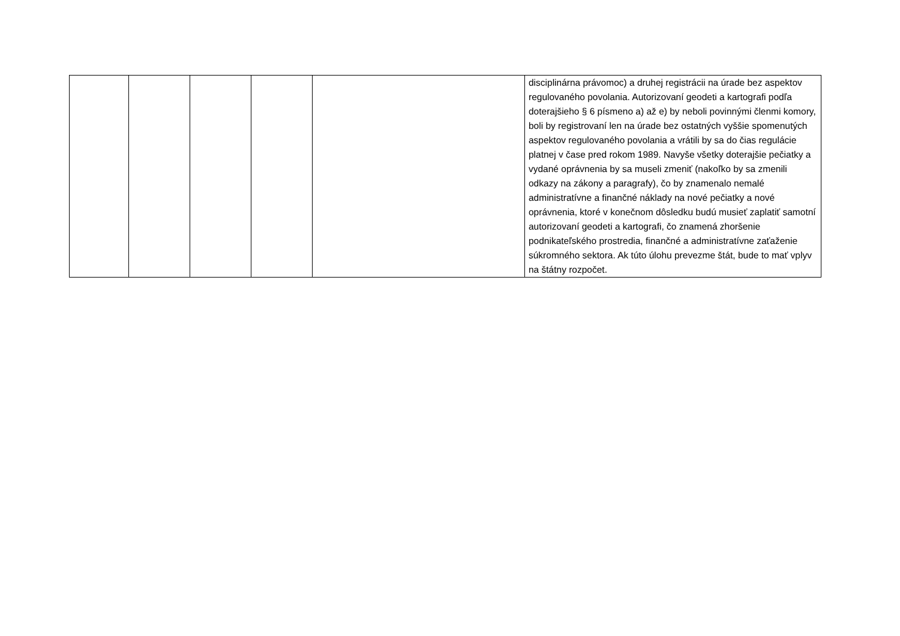| | | | | | disciplinárna právomoc) a druhej registrácii na úrade bez aspektov regulovaného povolania. Autorizovaní geodeti a kartografi podľa doterajšieho § 6 písmeno a) až e) by neboli povinnými členmi komory, boli by registrovaní len na úrade bez ostatných vyššie spomenutých aspektov regulovaného povolania a vrátili by sa do čias regulácie platnej v čase pred rokom 1989. Navyše všetky doterajšie pečiatky a vydané oprávnenia by sa museli zmeniť (nakoľko by sa zmenili odkazy na zákony a paragrafy), čo by znamenalo nemalé administratívne a finančné náklady na nové pečiatky a nové oprávnenia, ktoré v konečnom dôsledku budú musieť zaplatiť samotní autorizovaní geodeti a kartografi, čo znamená zhoršenie podnikateľského prostredia, finančné a administratívne zaťaženie súkromného sektora. Ak túto úlohu prevezme štát, bude to mať vplyv na štátny rozpočet. |